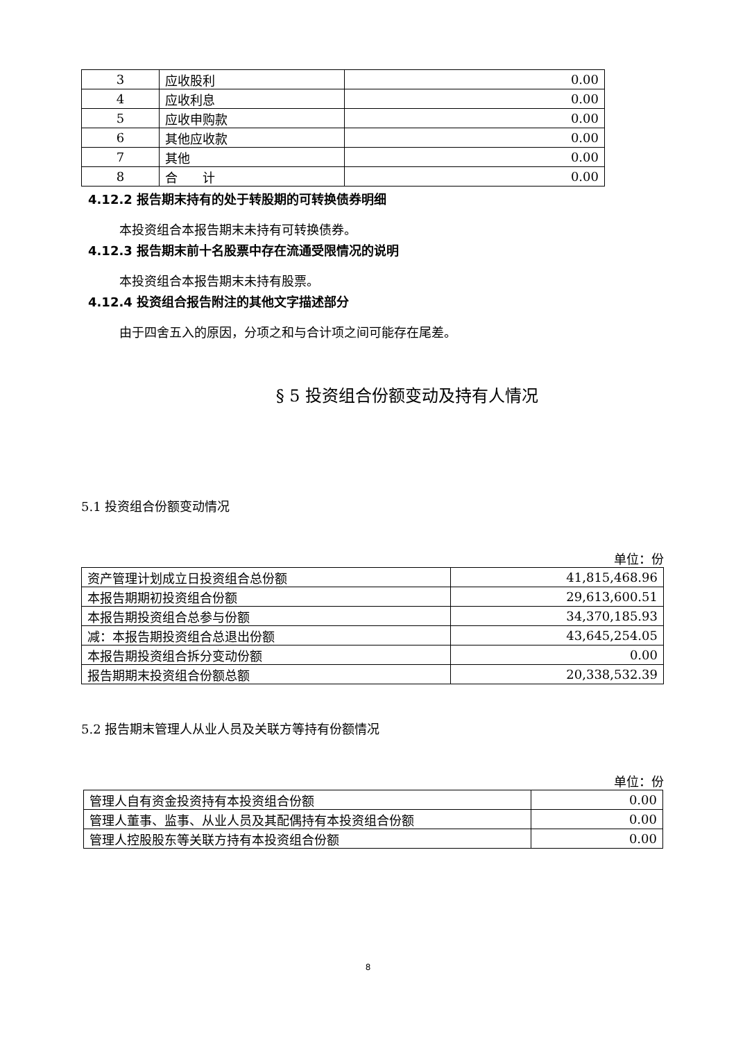| 3 | 应收股利 | 0.00 |
| 4 | 应收利息 | 0.00 |
| 5 | 应收申购款 | 0.00 |
| 6 | 其他应收款 | 0.00 |
| 7 | 其他 | 0.00 |
| 8 | 合 计 | 0.00 |
4.12.2 报告期末持有的处于转股期的可转换债券明细
本投资组合本报告期末未持有可转换债券。
4.12.3 报告期末前十名股票中存在流通受限情况的说明
本投资组合本报告期末未持有股票。
4.12.4 投资组合报告附注的其他文字描述部分
由于四舍五入的原因，分项之和与合计项之间可能存在尾差。
§ 5 投资组合份额变动及持有人情况
5.1 投资组合份额变动情况
单位：份
| 资产管理计划成立日投资组合总份额 | 41,815,468.96 |
| 本报告期期初投资组合份额 | 29,613,600.51 |
| 本报告期投资组合总参与份额 | 34,370,185.93 |
| 减：本报告期投资组合总退出份额 | 43,645,254.05 |
| 本报告期投资组合拆分变动份额 | 0.00 |
| 报告期期末投资组合份额总额 | 20,338,532.39 |
5.2 报告期末管理人从业人员及关联方等持有份额情况
单位：份
| 管理人自有资金投资持有本投资组合份额 | 0.00 |
| 管理人董事、监事、从业人员及其配偶持有本投资组合份额 | 0.00 |
| 管理人控股股东等关联方持有本投资组合份额 | 0.00 |
8